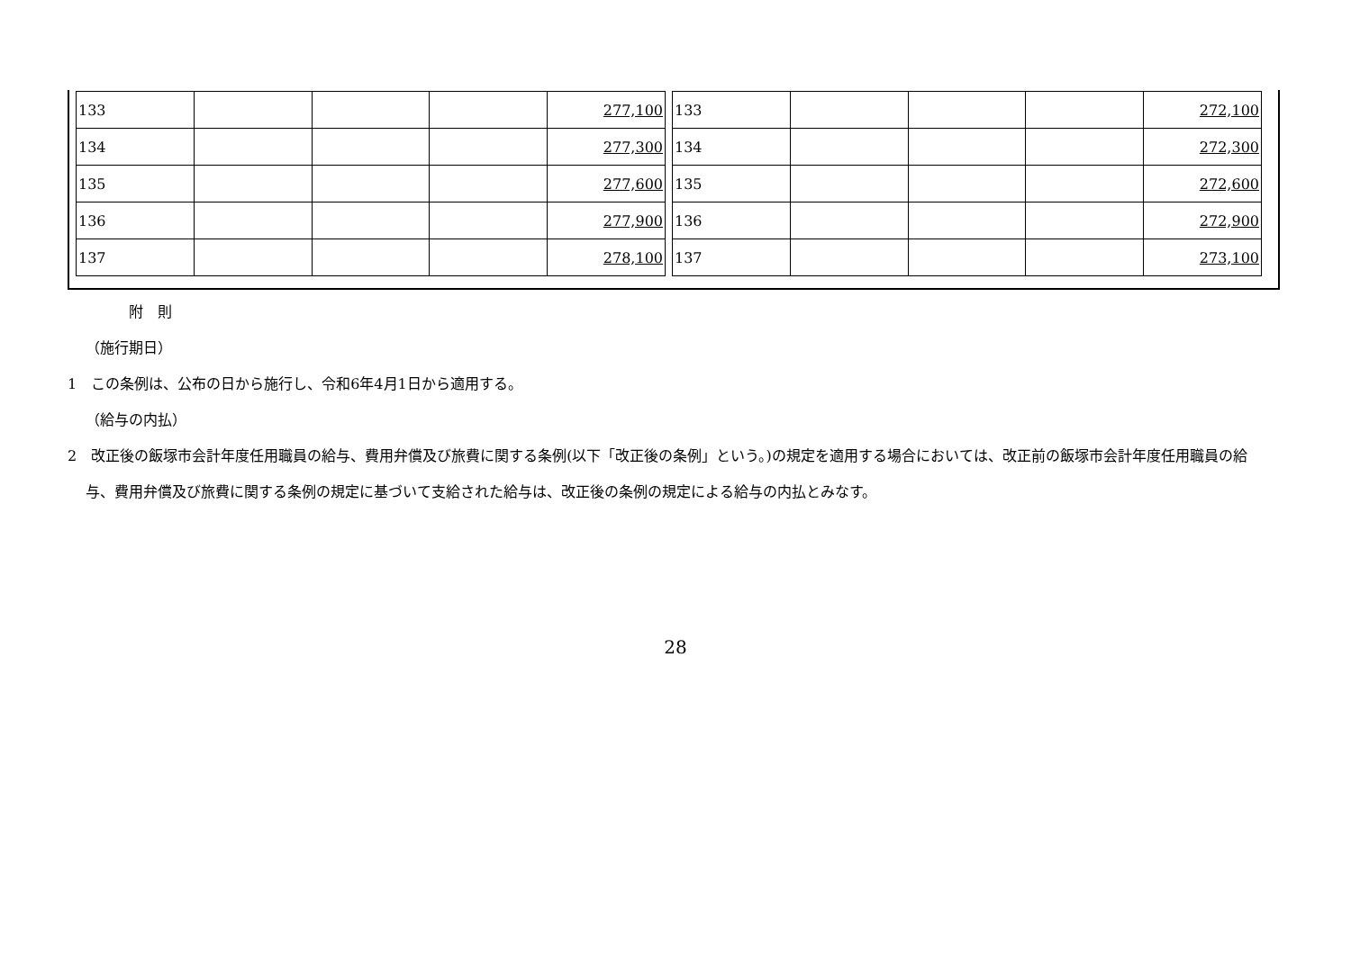| 133 | | | | 277,100 |
| 134 | | | | 277,300 |
| 135 | | | | 277,600 |
| 136 | | | | 277,900 |
| 137 | | | | 278,100 |
| 133 | | | | 272,100 |
| 134 | | | | 272,300 |
| 135 | | | | 272,600 |
| 136 | | | | 272,900 |
| 137 | | | | 273,100 |
附　則
（施行期日）
1　この条例は、公布の日から施行し、令和6年4月1日から適用する。
（給与の内払）
2　改正後の飯塚市会計年度任用職員の給与、費用弁償及び旅費に関する条例(以下「改正後の条例」という。)の規定を適用する場合においては、改正前の飯塚市会計年度任用職員の給与、費用弁償及び旅費に関する条例の規定に基づいて支給された給与は、改正後の条例の規定による給与の内払とみなす。
28